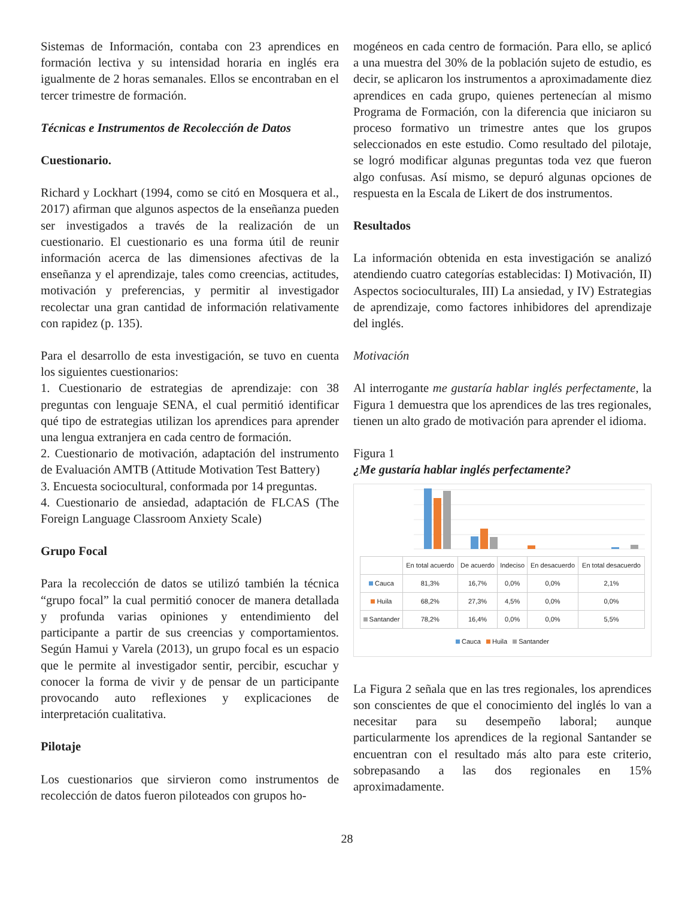Sistemas de Información, contaba con 23 aprendices en formación lectiva y su intensidad horaria en inglés era igualmente de 2 horas semanales. Ellos se encontraban en el tercer trimestre de formación.
Técnicas e Instrumentos de Recolección de Datos
Cuestionario.
Richard y Lockhart (1994, como se citó en Mosquera et al., 2017) afirman que algunos aspectos de la enseñanza pueden ser investigados a través de la realización de un cuestionario. El cuestionario es una forma útil de reunir información acerca de las dimensiones afectivas de la enseñanza y el aprendizaje, tales como creencias, actitudes, motivación y preferencias, y permitir al investigador recolectar una gran cantidad de información relativamente con rapidez (p. 135).
Para el desarrollo de esta investigación, se tuvo en cuenta los siguientes cuestionarios:
1. Cuestionario de estrategias de aprendizaje: con 38 preguntas con lenguaje SENA, el cual permitió identificar qué tipo de estrategias utilizan los aprendices para aprender una lengua extranjera en cada centro de formación.
2. Cuestionario de motivación, adaptación del instrumento de Evaluación AMTB (Attitude Motivation Test Battery)
3. Encuesta sociocultural, conformada por 14 preguntas.
4. Cuestionario de ansiedad, adaptación de FLCAS (The Foreign Language Classroom Anxiety Scale)
Grupo Focal
Para la recolección de datos se utilizó también la técnica “grupo focal” la cual permitió conocer de manera detallada y profunda varias opiniones y entendimiento del participante a partir de sus creencias y comportamientos. Según Hamui y Varela (2013), un grupo focal es un espacio que le permite al investigador sentir, percibir, escuchar y conocer la forma de vivir y de pensar de un participante provocando auto reflexiones y explicaciones de interpretación cualitativa.
Pilotaje
Los cuestionarios que sirvieron como instrumentos de recolección de datos fueron piloteados con grupos ho-
mogéneos en cada centro de formación. Para ello, se aplicó a una muestra del 30% de la población sujeto de estudio, es decir, se aplicaron los instrumentos a aproximadamente diez aprendices en cada grupo, quienes pertenecían al mismo Programa de Formación, con la diferencia que iniciaron su proceso formativo un trimestre antes que los grupos seleccionados en este estudio. Como resultado del pilotaje, se logró modificar algunas preguntas toda vez que fueron algo confusas. Así mismo, se depuró algunas opciones de respuesta en la Escala de Likert de dos instrumentos.
Resultados
La información obtenida en esta investigación se analizó atendiendo cuatro categorías establecidas: I) Motivación, II) Aspectos socioculturales, III) La ansiedad, y IV) Estrategias de aprendizaje, como factores inhibidores del aprendizaje del inglés.
Motivación
Al interrogante me gustaría hablar inglés perfectamente, la Figura 1 demuestra que los aprendices de las tres regionales, tienen un alto grado de motivación para aprender el idioma.
Figura 1
¿Me gustaría hablar inglés perfectamente?
| | En total acuerdo | De acuerdo | Indeciso | En desacuerdo | En total desacuerdo |
| --- | --- | --- | --- | --- | --- |
| Cauca | 81,3% | 16,7% | 0,0% | 0,0% | 2,1% |
| Huila | 68,2% | 27,3% | 4,5% | 0,0% | 0,0% |
| Santander | 78,2% | 16,4% | 0,0% | 0,0% | 5,5% |
Cauca Huila Santander
La Figura 2 señala que en las tres regionales, los aprendices son conscientes de que el conocimiento del inglés lo van a necesitar para su desempeño laboral; aunque particularmente los aprendices de la regional Santander se encuentran con el resultado más alto para este criterio, sobrepasando a las dos regionales en 15% aproximadamente.
28